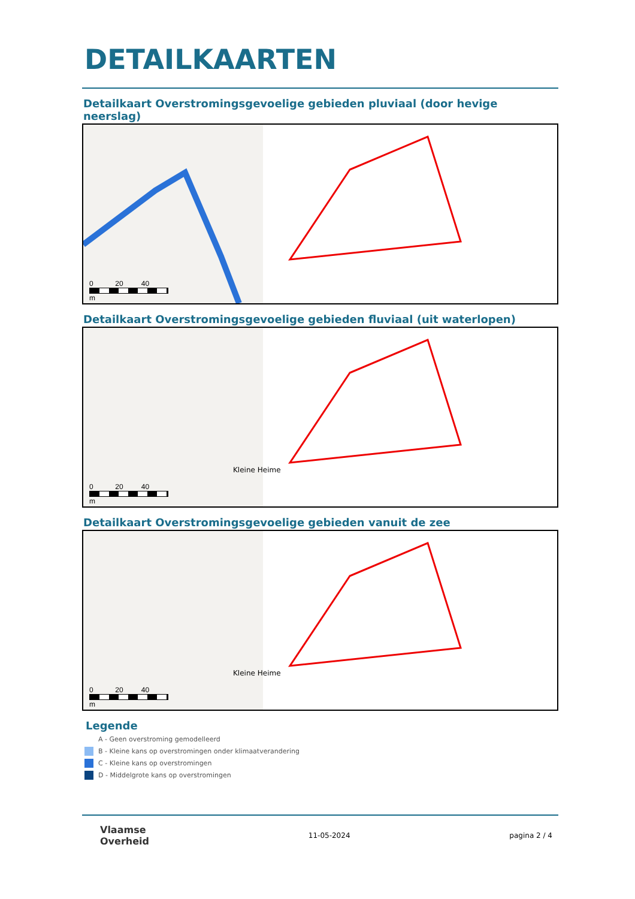DETAILKAARTEN
Detailkaart Overstromingsgevoelige gebieden pluviaal (door hevige neerslag)
0 20 40
m
Detailkaart Overstromingsgevoelige gebieden fluviaal (uit waterlopen)
Kleine Heime
0 20 40
m
Detailkaart Overstromingsgevoelige gebieden vanuit de zee
Kleine Heime
0 20 40
m
Legende
A - Geen overstroming gemodelleerd
B - Kleine kans op overstromingen onder klimaatverandering
C - Kleine kans op overstromingen
D - Middelgrote kans op overstromingen
Vlaamse
Overheid 11-05-2024 pagina 2 / 4